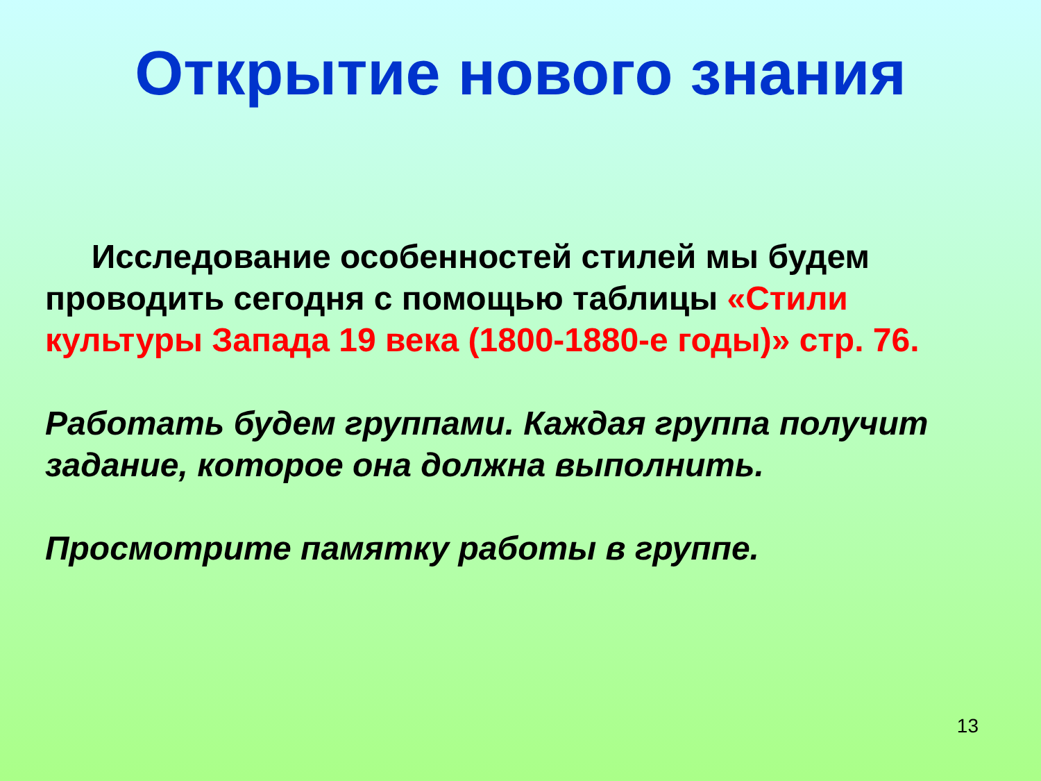Открытие нового знания
Исследование особенностей стилей мы будем проводить сегодня с помощью таблицы «Стили культуры Запада 19 века (1800-1880-е годы)» стр. 76.
Работать будем группами. Каждая группа получит задание, которое она должна выполнить.
Просмотрите памятку работы в группе.
13